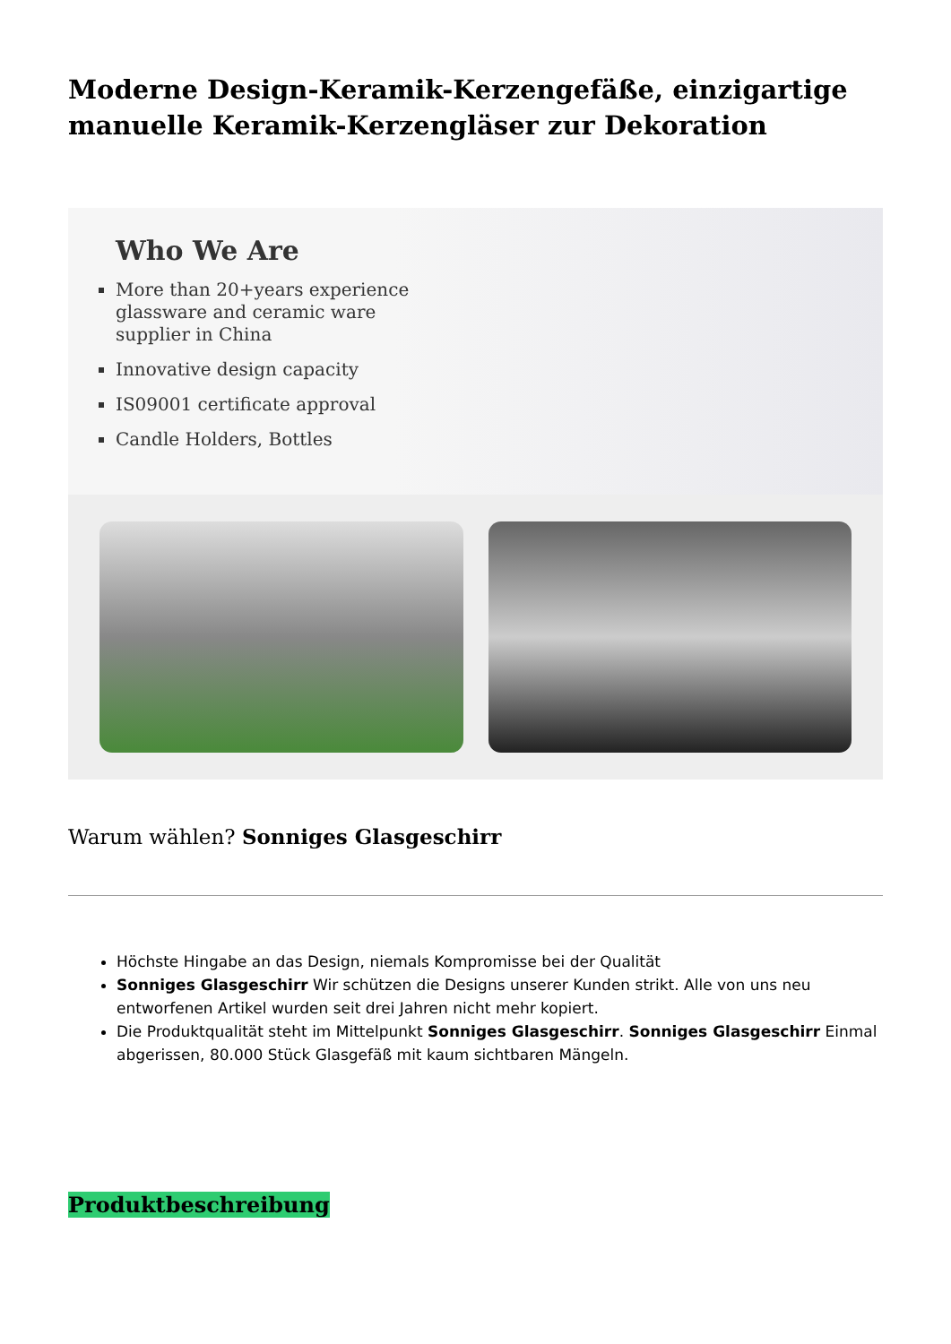Moderne Design-Keramik-Kerzengefäße, einzigartige manuelle Keramik-Kerzengläser zur Dekoration
Who We Are
More than 20+years experience glassware and ceramic ware supplier in China
Innovative design capacity
IS09001 certificate approval
Candle Holders, Bottles
Warum wählen? Sonniges Glasgeschirr
Höchste Hingabe an das Design, niemals Kompromisse bei der Qualität
Sonniges Glasgeschirr Wir schützen die Designs unserer Kunden strikt. Alle von uns neu entworfenen Artikel wurden seit drei Jahren nicht mehr kopiert.
Die Produktqualität steht im Mittelpunkt Sonniges Glasgeschirr. Sonniges Glasgeschirr Einmal abgerissen, 80.000 Stück Glasgefäß mit kaum sichtbaren Mängeln.
Produktbeschreibung